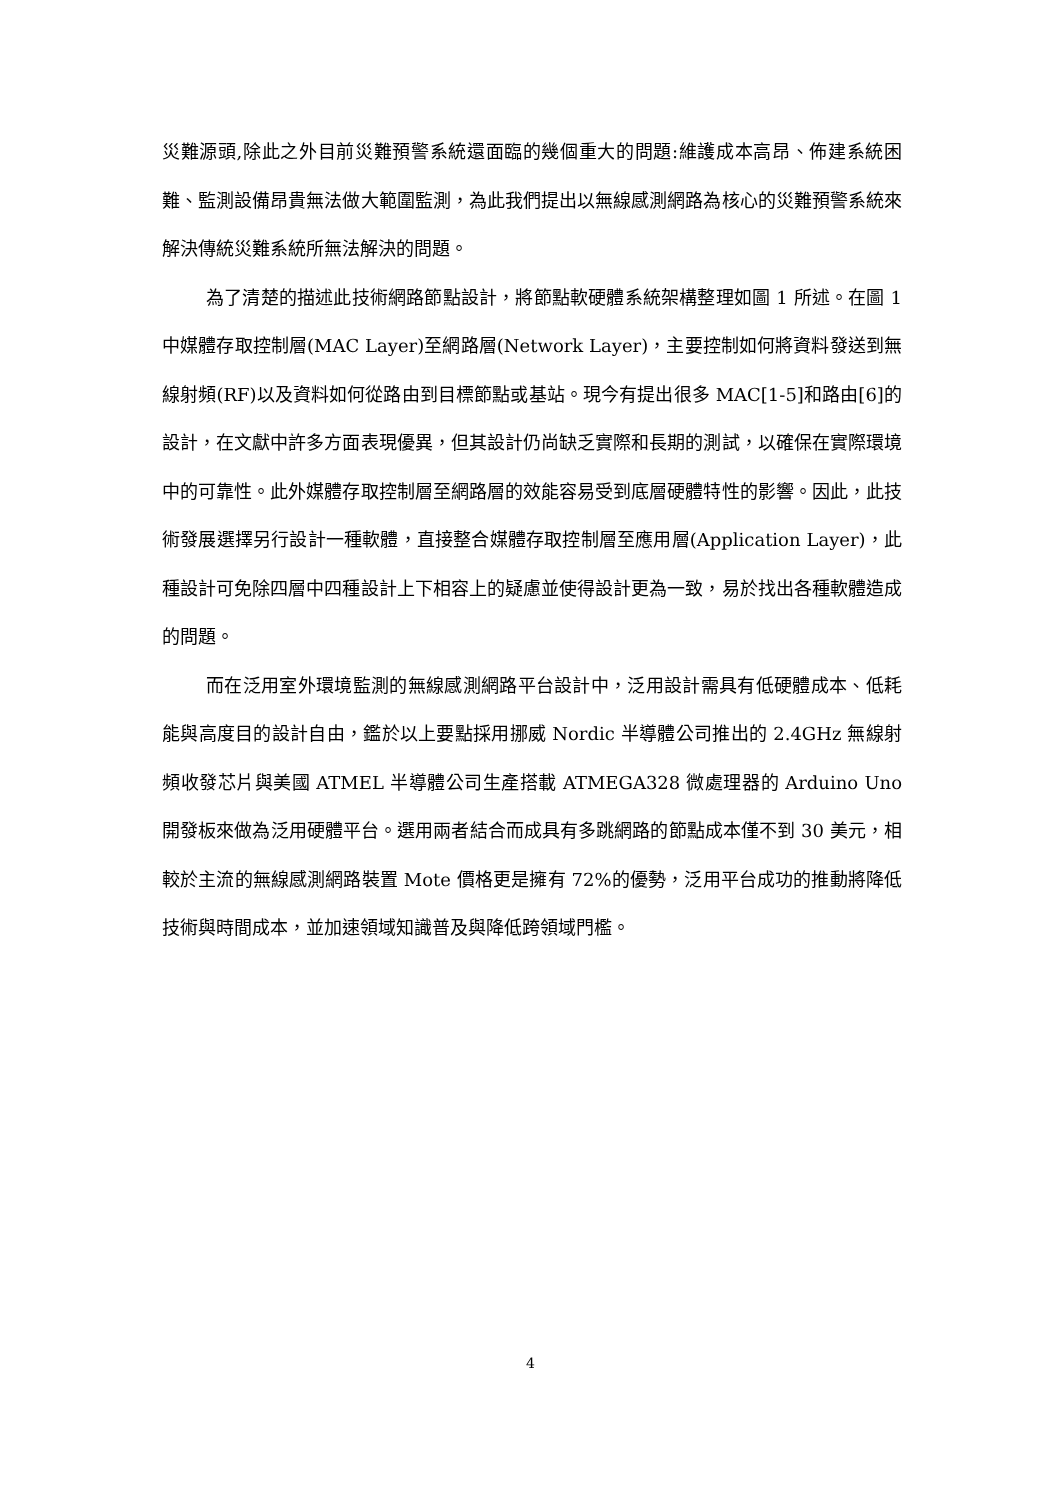災難源頭,除此之外目前災難預警系統還面臨的幾個重大的問題:維護成本高昂、佈建系統困難、監測設備昂貴無法做大範圍監測，為此我們提出以無線感測網路為核心的災難預警系統來解決傳統災難系統所無法解決的問題。
為了清楚的描述此技術網路節點設計，將節點軟硬體系統架構整理如圖 1 所述。在圖 1 中媒體存取控制層(MAC Layer)至網路層(Network Layer)，主要控制如何將資料發送到無線射頻(RF)以及資料如何從路由到目標節點或基站。現今有提出很多 MAC[1-5]和路由[6]的設計，在文獻中許多方面表現優異，但其設計仍尚缺乏實際和長期的測試，以確保在實際環境中的可靠性。此外媒體存取控制層至網路層的效能容易受到底層硬體特性的影響。因此，此技術發展選擇另行設計一種軟體，直接整合媒體存取控制層至應用層(Application Layer)，此種設計可免除四層中四種設計上下相容上的疑慮並使得設計更為一致，易於找出各種軟體造成的問題。
而在泛用室外環境監測的無線感測網路平台設計中，泛用設計需具有低硬體成本、低耗能與高度目的設計自由，鑑於以上要點採用挪威 Nordic 半導體公司推出的 2.4GHz 無線射頻收發芯片與美國 ATMEL 半導體公司生產搭載 ATMEGA328 微處理器的 Arduino Uno 開發板來做為泛用硬體平台。選用兩者結合而成具有多跳網路的節點成本僅不到 30 美元，相較於主流的無線感測網路裝置 Mote 價格更是擁有 72%的優勢，泛用平台成功的推動將降低技術與時間成本，並加速領域知識普及與降低跨領域門檻。
4